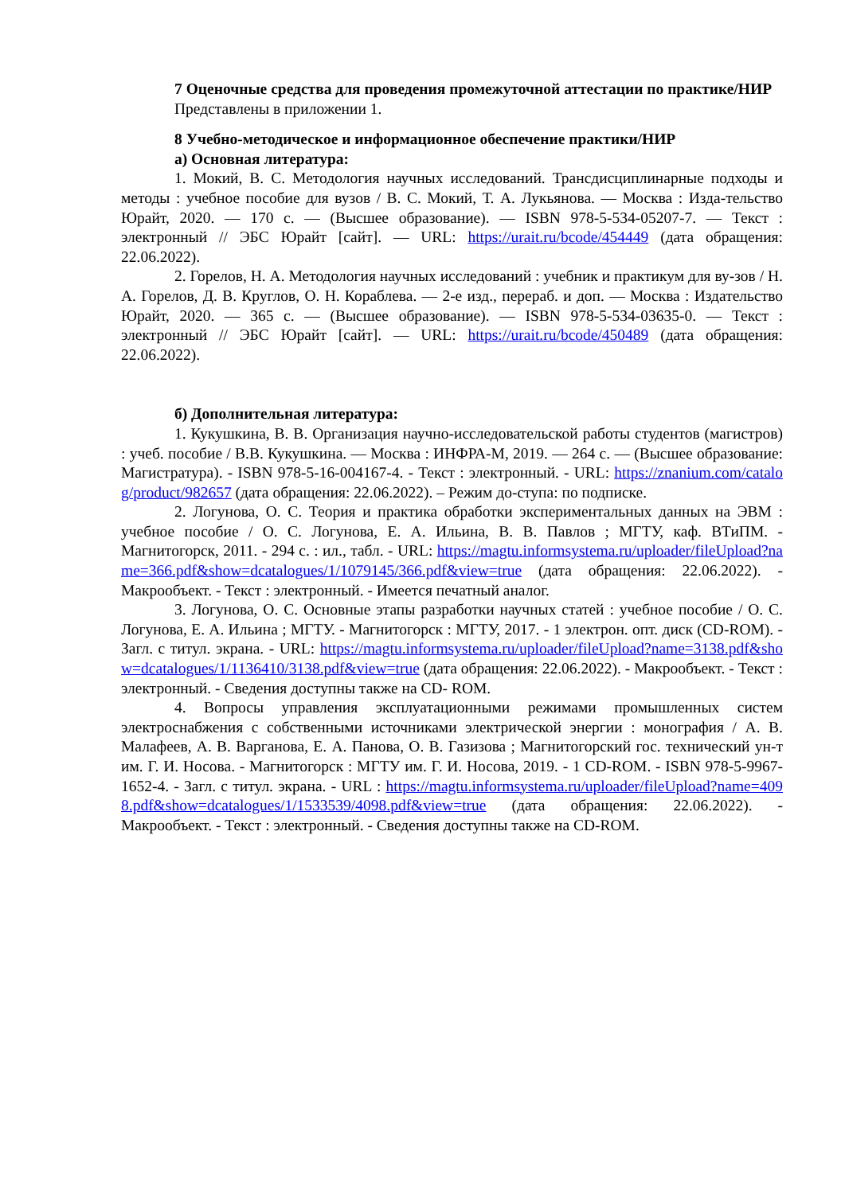7 Оценочные средства для проведения промежуточной аттестации по практике/НИР
Представлены в приложении 1.
8 Учебно-методическое и информационное обеспечение практики/НИР
а) Основная литература:
1. Мокий, В. С. Методология научных исследований. Трансдисциплинарные подходы и методы : учебное пособие для вузов / В. С. Мокий, Т. А. Лукьянова. — Москва : Изда-тельство Юрайт, 2020. — 170 с. — (Высшее образование). — ISBN 978-5-534-05207-7. — Текст : электронный // ЭБС Юрайт [сайт]. — URL: https://urait.ru/bcode/454449 (дата обращения: 22.06.2022).
2. Горелов, Н. А. Методология научных исследований : учебник и практикум для ву-зов / Н. А. Горелов, Д. В. Круглов, О. Н. Кораблева. — 2-е изд., перераб. и доп. — Москва : Издательство Юрайт, 2020. — 365 с. — (Высшее образование). — ISBN 978-5-534-03635-0. — Текст : электронный // ЭБС Юрайт [сайт]. — URL: https://urait.ru/bcode/450489 (дата обращения: 22.06.2022).
б) Дополнительная литература:
1. Кукушкина, В. В. Организация научно-исследовательской работы студентов (магистров) : учеб. пособие / В.В. Кукушкина. — Москва : ИНФРА-М, 2019. — 264 с. — (Высшее образование: Магистратура). - ISBN 978-5-16-004167-4. - Текст : электронный. - URL: https://znanium.com/catalog/product/982657 (дата обращения: 22.06.2022). – Режим до-ступа: по подписке.
2. Логунова, О. С. Теория и практика обработки экспериментальных данных на ЭВМ : учебное пособие / О. С. Логунова, Е. А. Ильина, В. В. Павлов ; МГТУ, каф. ВТиПМ. - Магнитогорск, 2011. - 294 с. : ил., табл. - URL: https://magtu.informsystema.ru/uploader/fileUpload?name=366.pdf&show=dcatalogues/1/1079145/366.pdf&view=true (дата обращения: 22.06.2022). - Макрообъект. - Текст : электронный. - Имеется печатный аналог.
3. Логунова, О. С. Основные этапы разработки научных статей : учебное пособие / О. С. Логунова, Е. А. Ильина ; МГТУ. - Магнитогорск : МГТУ, 2017. - 1 электрон. опт. диск (CD-ROM). - Загл. с титул. экрана. - URL: https://magtu.informsystema.ru/uploader/fileUpload?name=3138.pdf&show=dcatalogues/1/1136410/3138.pdf&view=true (дата обращения: 22.06.2022). - Макрообъект. - Текст : электронный. - Сведения доступны также на CD- ROM.
4. Вопросы управления эксплуатационными режимами промышленных систем электроснабжения с собственными источниками электрической энергии : монография / А. В. Малафеев, А. В. Варганова, Е. А. Панова, О. В. Газизова ; Магнитогорский гос. технический ун-т им. Г. И. Носова. - Магнитогорск : МГТУ им. Г. И. Носова, 2019. - 1 CD-ROM. - ISBN 978-5-9967-1652-4. - Загл. с титул. экрана. - URL : https://magtu.informsystema.ru/uploader/fileUpload?name=4098.pdf&show=dcatalogues/1/1533539/4098.pdf&view=true (дата обращения: 22.06.2022). - Макрообъект. - Текст : электронный. - Сведения доступны также на CD-ROM.